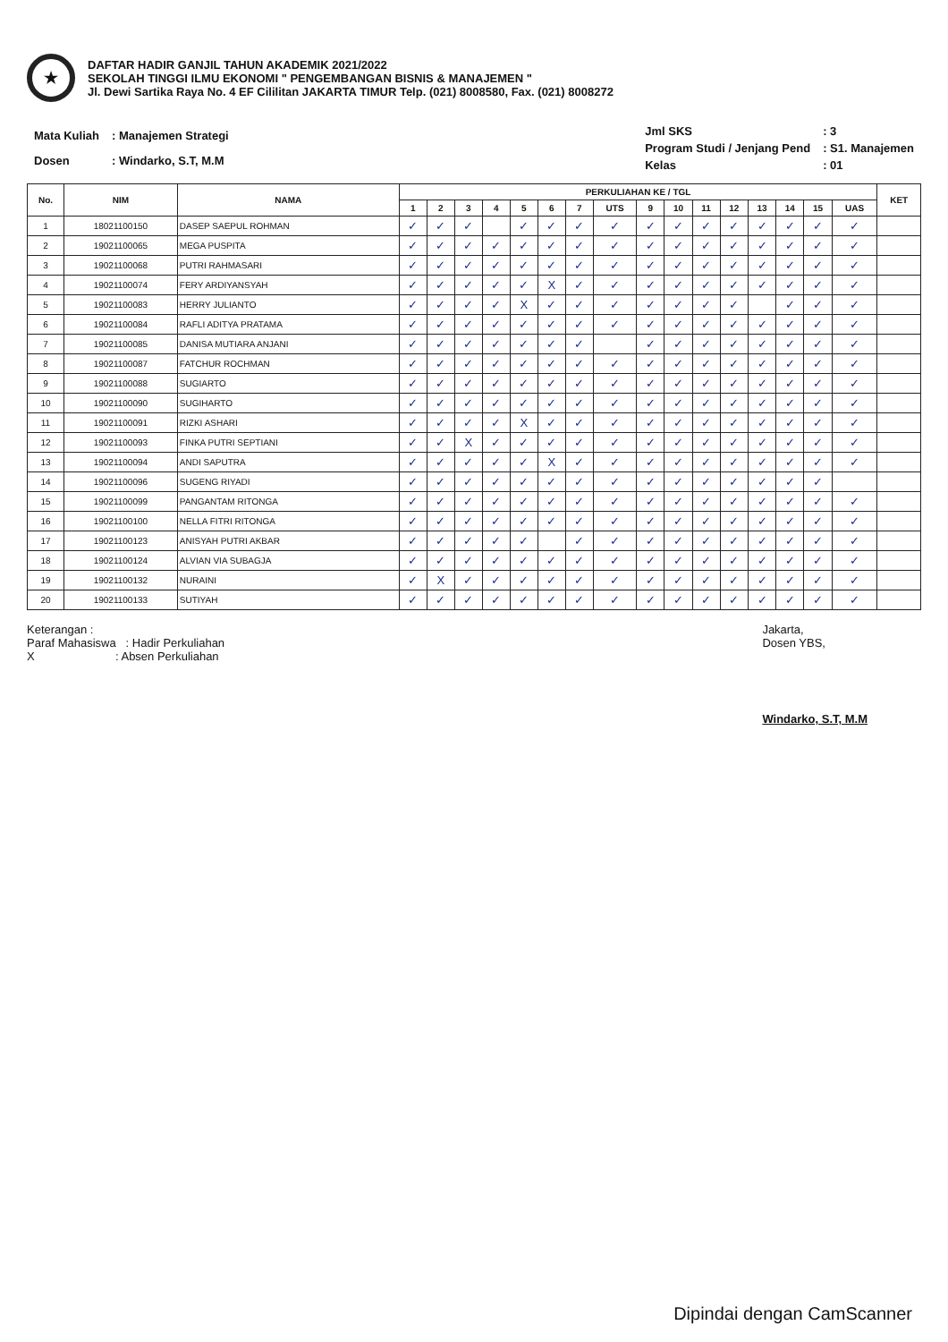★
DAFTAR HADIR GANJIL TAHUN AKADEMIK 2021/2022
SEKOLAH TINGGI ILMU EKONOMI " PENGEMBANGAN BISNIS & MANAJEMEN "
Jl. Dewi Sartika Raya No. 4 EF Cililitan JAKARTA TIMUR Telp. (021) 8008580, Fax. (021) 8008272
| Mata Kuliah | : Manajemen Strategi |
| Dosen | : Windarko, S.T, M.M |
| Jml SKS | : 3 |
| Program Studi / Jenjang Pend | : S1. Manajemen |
| Kelas | : 01 |
| No. | NIM | NAMA | PERKULIAHAN KE / TGL | | | | | | | | | | | | | | | | KET |
| --- | --- | --- | --- | --- | --- | --- | --- | --- | --- | --- | --- | --- | --- | --- | --- | --- | --- | --- | --- |
| | | | 1 | 2 | 3 | 4 | 5 | 6 | 7 | UTS | 9 | 10 | 11 | 12 | 13 | 14 | 15 | UAS | |
| 1 | 18021100150 | DASEP SAEPUL ROHMAN | ✓ | ✓ | ✓ | | ✓ | ✓ | ✓ | ✓ | ✓ | ✓ | ✓ | ✓ | ✓ | ✓ | ✓ | ✓ | |
| 2 | 19021100065 | MEGA PUSPITA | ✓ | ✓ | ✓ | ✓ | ✓ | ✓ | ✓ | ✓ | ✓ | ✓ | ✓ | ✓ | ✓ | ✓ | ✓ | ✓ | |
| 3 | 19021100068 | PUTRI RAHMASARI | ✓ | ✓ | ✓ | ✓ | ✓ | ✓ | ✓ | ✓ | ✓ | ✓ | ✓ | ✓ | ✓ | ✓ | ✓ | ✓ | |
| 4 | 19021100074 | FERY ARDIYANSYAH | ✓ | ✓ | ✓ | ✓ | ✓ | X | ✓ | ✓ | ✓ | ✓ | ✓ | ✓ | ✓ | ✓ | ✓ | ✓ | |
| 5 | 19021100083 | HERRY JULIANTO | ✓ | ✓ | ✓ | ✓ | X | ✓ | ✓ | ✓ | ✓ | ✓ | ✓ | ✓ | | ✓ | ✓ | ✓ | |
| 6 | 19021100084 | RAFLI ADITYA PRATAMA | ✓ | ✓ | ✓ | ✓ | ✓ | ✓ | ✓ | ✓ | ✓ | ✓ | ✓ | ✓ | ✓ | ✓ | ✓ | ✓ | |
| 7 | 19021100085 | DANISA MUTIARA ANJANI | ✓ | ✓ | ✓ | ✓ | ✓ | ✓ | ✓ | | ✓ | ✓ | ✓ | ✓ | ✓ | ✓ | ✓ | ✓ | |
| 8 | 19021100087 | FATCHUR ROCHMAN | ✓ | ✓ | ✓ | ✓ | ✓ | ✓ | ✓ | ✓ | ✓ | ✓ | ✓ | ✓ | ✓ | ✓ | ✓ | ✓ | |
| 9 | 19021100088 | SUGIARTO | ✓ | ✓ | ✓ | ✓ | ✓ | ✓ | ✓ | ✓ | ✓ | ✓ | ✓ | ✓ | ✓ | ✓ | ✓ | ✓ | |
| 10 | 19021100090 | SUGIHARTO | ✓ | ✓ | ✓ | ✓ | ✓ | ✓ | ✓ | ✓ | ✓ | ✓ | ✓ | ✓ | ✓ | ✓ | ✓ | ✓ | |
| 11 | 19021100091 | RIZKI ASHARI | ✓ | ✓ | ✓ | ✓ | X | ✓ | ✓ | ✓ | ✓ | ✓ | ✓ | ✓ | ✓ | ✓ | ✓ | ✓ | |
| 12 | 19021100093 | FINKA PUTRI SEPTIANI | ✓ | ✓ | X | ✓ | ✓ | ✓ | ✓ | ✓ | ✓ | ✓ | ✓ | ✓ | ✓ | ✓ | ✓ | ✓ | |
| 13 | 19021100094 | ANDI SAPUTRA | ✓ | ✓ | ✓ | ✓ | ✓ | X | ✓ | ✓ | ✓ | ✓ | ✓ | ✓ | ✓ | ✓ | ✓ | ✓ | |
| 14 | 19021100096 | SUGENG RIYADI | ✓ | ✓ | ✓ | ✓ | ✓ | ✓ | ✓ | ✓ | ✓ | ✓ | ✓ | ✓ | ✓ | ✓ | ✓ | | |
| 15 | 19021100099 | PANGANTAM RITONGA | ✓ | ✓ | ✓ | ✓ | ✓ | ✓ | ✓ | ✓ | ✓ | ✓ | ✓ | ✓ | ✓ | ✓ | ✓ | ✓ | |
| 16 | 19021100100 | NELLA FITRI RITONGA | ✓ | ✓ | ✓ | ✓ | ✓ | ✓ | ✓ | ✓ | ✓ | ✓ | ✓ | ✓ | ✓ | ✓ | ✓ | ✓ | |
| 17 | 19021100123 | ANISYAH PUTRI AKBAR | ✓ | ✓ | ✓ | ✓ | ✓ | | ✓ | ✓ | ✓ | ✓ | ✓ | ✓ | ✓ | ✓ | ✓ | ✓ | |
| 18 | 19021100124 | ALVIAN VIA SUBAGJA | ✓ | ✓ | ✓ | ✓ | ✓ | ✓ | ✓ | ✓ | ✓ | ✓ | ✓ | ✓ | ✓ | ✓ | ✓ | ✓ | |
| 19 | 19021100132 | NURAINI | ✓ | X | ✓ | ✓ | ✓ | ✓ | ✓ | ✓ | ✓ | ✓ | ✓ | ✓ | ✓ | ✓ | ✓ | ✓ | |
| 20 | 19021100133 | SUTIYAH | ✓ | ✓ | ✓ | ✓ | ✓ | ✓ | ✓ | ✓ | ✓ | ✓ | ✓ | ✓ | ✓ | ✓ | ✓ | ✓ | |
Keterangan :
Paraf Mahasiswa : Hadir Perkuliahan
X : Absen Perkuliahan
Jakarta,
Dosen YBS,
Windarko, S.T, M.M
Dipindai dengan CamScanner